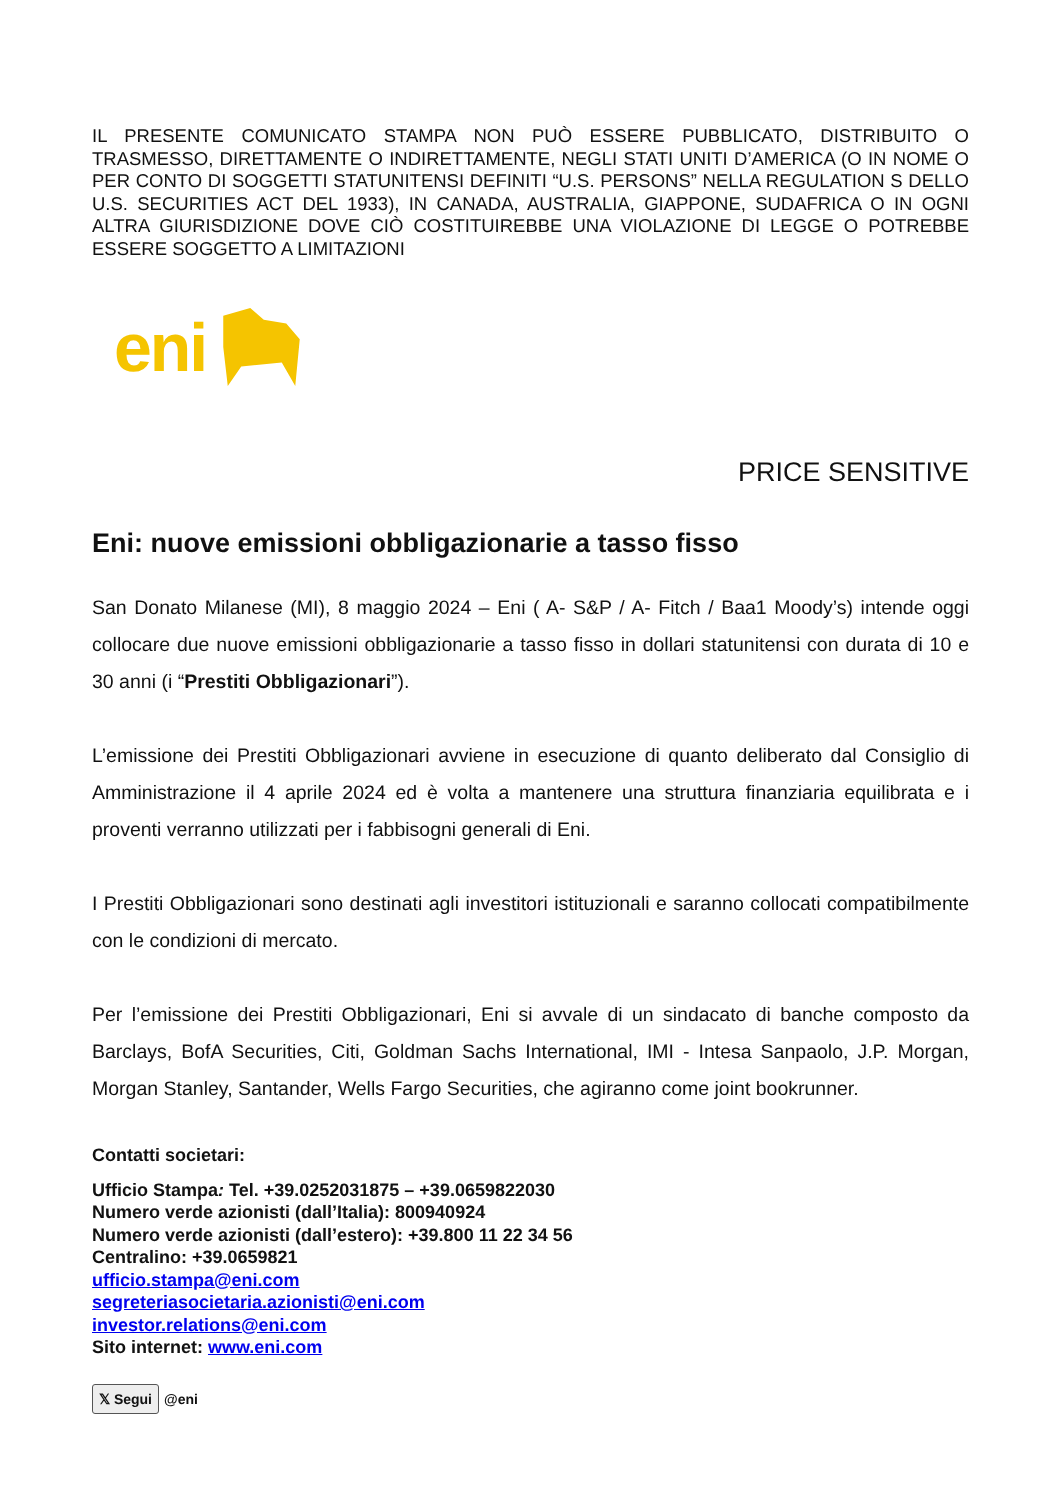IL PRESENTE COMUNICATO STAMPA NON PUÒ ESSERE PUBBLICATO, DISTRIBUITO O TRASMESSO, DIRETTAMENTE O INDIRETTAMENTE, NEGLI STATI UNITI D’AMERICA (O IN NOME O PER CONTO DI SOGGETTI STATUNITENSI DEFINITI “U.S. PERSONS” NELLA REGULATION S DELLO U.S. SECURITIES ACT DEL 1933), IN CANADA, AUSTRALIA, GIAPPONE, SUDAFRICA O IN OGNI ALTRA GIURISDIZIONE DOVE CIÒ COSTITUIREBBE UNA VIOLAZIONE DI LEGGE O POTREBBE ESSERE SOGGETTO A LIMITAZIONI
eni
PRICE SENSITIVE
Eni: nuove emissioni obbligazionarie a tasso fisso
San Donato Milanese (MI), 8 maggio 2024 – Eni ( A- S&P / A- Fitch / Baa1 Moody’s) intende oggi collocare due nuove emissioni obbligazionarie a tasso fisso in dollari statunitensi con durata di 10 e 30 anni (i “Prestiti Obbligazionari”).
L’emissione dei Prestiti Obbligazionari avviene in esecuzione di quanto deliberato dal Consiglio di Amministrazione il 4 aprile 2024 ed è volta a mantenere una struttura finanziaria equilibrata e i proventi verranno utilizzati per i fabbisogni generali di Eni.
I Prestiti Obbligazionari sono destinati agli investitori istituzionali e saranno collocati compatibilmente con le condizioni di mercato.
Per l’emissione dei Prestiti Obbligazionari, Eni si avvale di un sindacato di banche composto da Barclays, BofA Securities, Citi, Goldman Sachs International, IMI - Intesa Sanpaolo, J.P. Morgan, Morgan Stanley, Santander, Wells Fargo Securities, che agiranno come joint bookrunner.
Contatti societari:
Ufficio Stampa: Tel. +39.0252031875 – +39.0659822030
Numero verde azionisti (dall’Italia): 800940924
Numero verde azionisti (dall’estero): +39.800 11 22 34 56
Centralino: +39.0659821
ufficio.stampa@eni.com
segreteriasocietaria.azionisti@eni.com
investor.relations@eni.com
Sito internet: www.eni.com
𝕏 Segui @eni